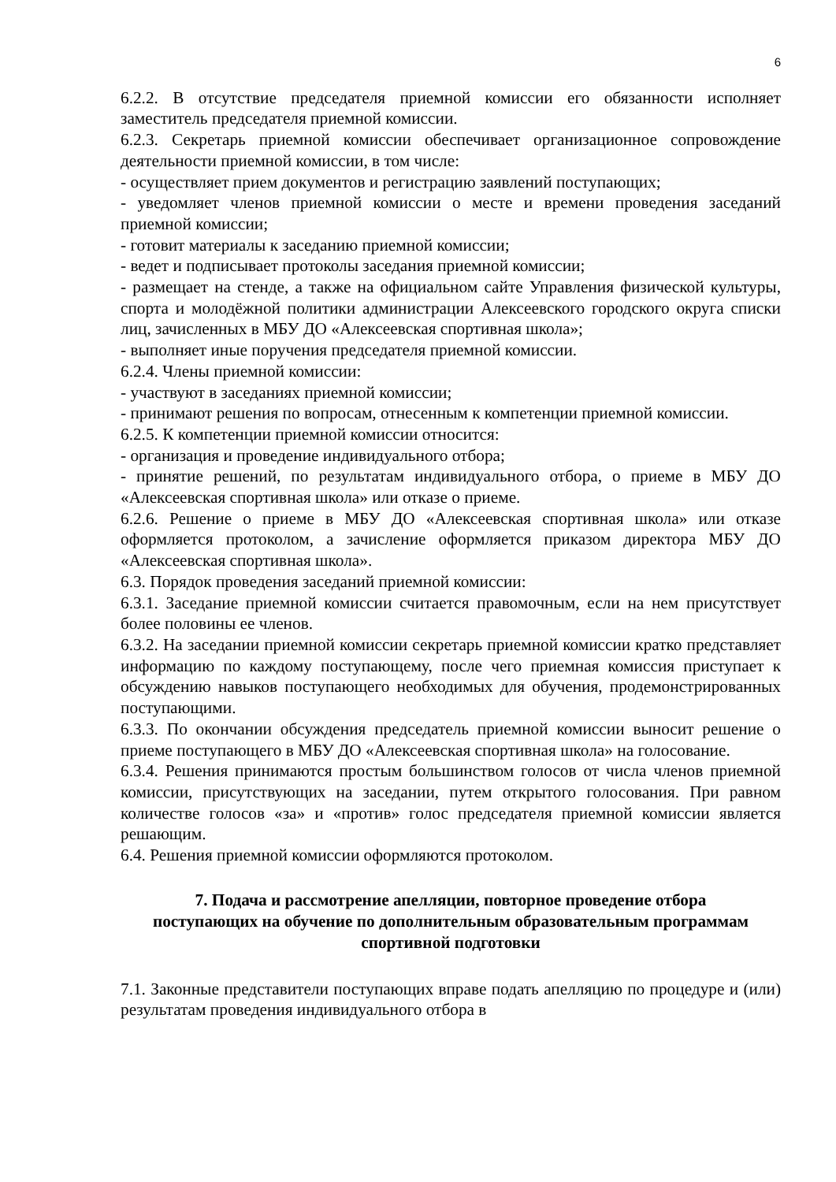6
6.2.2. В отсутствие председателя приемной комиссии его обязанности исполняет заместитель председателя приемной комиссии.
6.2.3. Секретарь приемной комиссии обеспечивает организационное сопровождение деятельности приемной комиссии, в том числе:
- осуществляет прием документов и регистрацию заявлений поступающих;
- уведомляет членов приемной комиссии о месте и времени проведения заседаний приемной комиссии;
- готовит материалы к заседанию приемной комиссии;
- ведет и подписывает протоколы заседания приемной комиссии;
- размещает на стенде, а также на официальном сайте Управления физической культуры, спорта и молодёжной политики администрации Алексеевского городского округа списки лиц, зачисленных в МБУ ДО «Алексеевская спортивная школа»;
- выполняет иные поручения председателя приемной комиссии.
6.2.4. Члены приемной комиссии:
- участвуют в заседаниях приемной комиссии;
- принимают решения по вопросам, отнесенным к компетенции приемной комиссии.
6.2.5. К компетенции приемной комиссии относится:
- организация и проведение индивидуального отбора;
- принятие решений, по результатам индивидуального отбора, о приеме в МБУ ДО «Алексеевская спортивная школа» или отказе о приеме.
6.2.6. Решение о приеме в МБУ ДО «Алексеевская спортивная школа» или отказе оформляется протоколом, а зачисление оформляется приказом директора МБУ ДО «Алексеевская спортивная школа».
6.3. Порядок проведения заседаний приемной комиссии:
6.3.1. Заседание приемной комиссии считается правомочным, если на нем присутствует более половины ее членов.
6.3.2. На заседании приемной комиссии секретарь приемной комиссии кратко представляет информацию по каждому поступающему, после чего приемная комиссия приступает к обсуждению навыков поступающего необходимых для обучения, продемонстрированных поступающими.
6.3.3. По окончании обсуждения председатель приемной комиссии выносит решение о приеме поступающего в МБУ ДО «Алексеевская спортивная школа» на голосование.
6.3.4. Решения принимаются простым большинством голосов от числа членов приемной комиссии, присутствующих на заседании, путем открытого голосования. При равном количестве голосов «за» и «против» голос председателя приемной комиссии является решающим.
6.4. Решения приемной комиссии оформляются протоколом.
7. Подача и рассмотрение апелляции, повторное проведение отбора поступающих на обучение по дополнительным образовательным программам спортивной подготовки
7.1. Законные представители поступающих вправе подать апелляцию по процедуре и (или) результатам проведения индивидуального отбора в